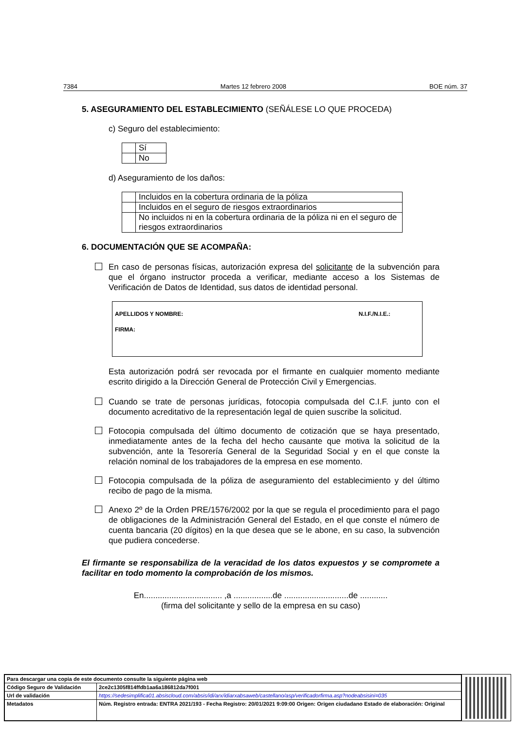7384 Martes 12 febrero 2008 BOE núm. 37
5. ASEGURAMIENTO DEL ESTABLECIMIENTO (SEÑÁLESE LO QUE PROCEDA)
c) Seguro del establecimiento:
| | Sí |
| | No |
d) Aseguramiento de los daños:
| | Incluidos en la cobertura ordinaria de la póliza |
| | Incluidos en el seguro de riesgos extraordinarios |
| | No incluidos ni en la cobertura ordinaria de la póliza ni en el seguro de riesgos extraordinarios |
6. DOCUMENTACIÓN QUE SE ACOMPAÑA:
En caso de personas físicas, autorización expresa del solicitante de la subvención para que el órgano instructor proceda a verificar, mediante acceso a los Sistemas de Verificación de Datos de Identidad, sus datos de identidad personal.
APELLIDOS Y NOMBRE: N.I.F./N.I.E.:
FIRMA:
Esta autorización podrá ser revocada por el firmante en cualquier momento mediante escrito dirigido a la Dirección General de Protección Civil y Emergencias.
Cuando se trate de personas jurídicas, fotocopia compulsada del C.I.F. junto con el documento acreditativo de la representación legal de quien suscribe la solicitud.
Fotocopia compulsada del último documento de cotización que se haya presentado, inmediatamente antes de la fecha del hecho causante que motiva la solicitud de la subvención, ante la Tesorería General de la Seguridad Social y en el que conste la relación nominal de los trabajadores de la empresa en ese momento.
Fotocopia compulsada de la póliza de aseguramiento del establecimiento y del último recibo de pago de la misma.
Anexo 2º de la Orden PRE/1576/2002 por la que se regula el procedimiento para el pago de obligaciones de la Administración General del Estado, en el que conste el número de cuenta bancaria (20 dígitos) en la que desea que se le abone, en su caso, la subvención que pudiera concederse.
El firmante se responsabiliza de la veracidad de los datos expuestos y se compromete a facilitar en todo momento la comprobación de los mismos.
En.................................. ,a .................de ............................de ............
(firma del solicitante y sello de la empresa en su caso)
| Para descargar una copia de este documento consulte la siguiente página web | |
| Código Seguro de Validación | 2ce2c1305f814ffdb1aa6a186812da7f001 |
| Url de validación | https://sedesimplifica01.absiscloud.com/absis/idi/arx/idiarxabsaweb/castellano/asp/verificadorfirma.asp?nodeabsisini=035 |
| Metadatos | Núm. Registro entrada: ENTRA 2021/193 - Fecha Registro: 20/01/2021 9:09:00 Origen: Origen ciudadano Estado de elaboración: Original |